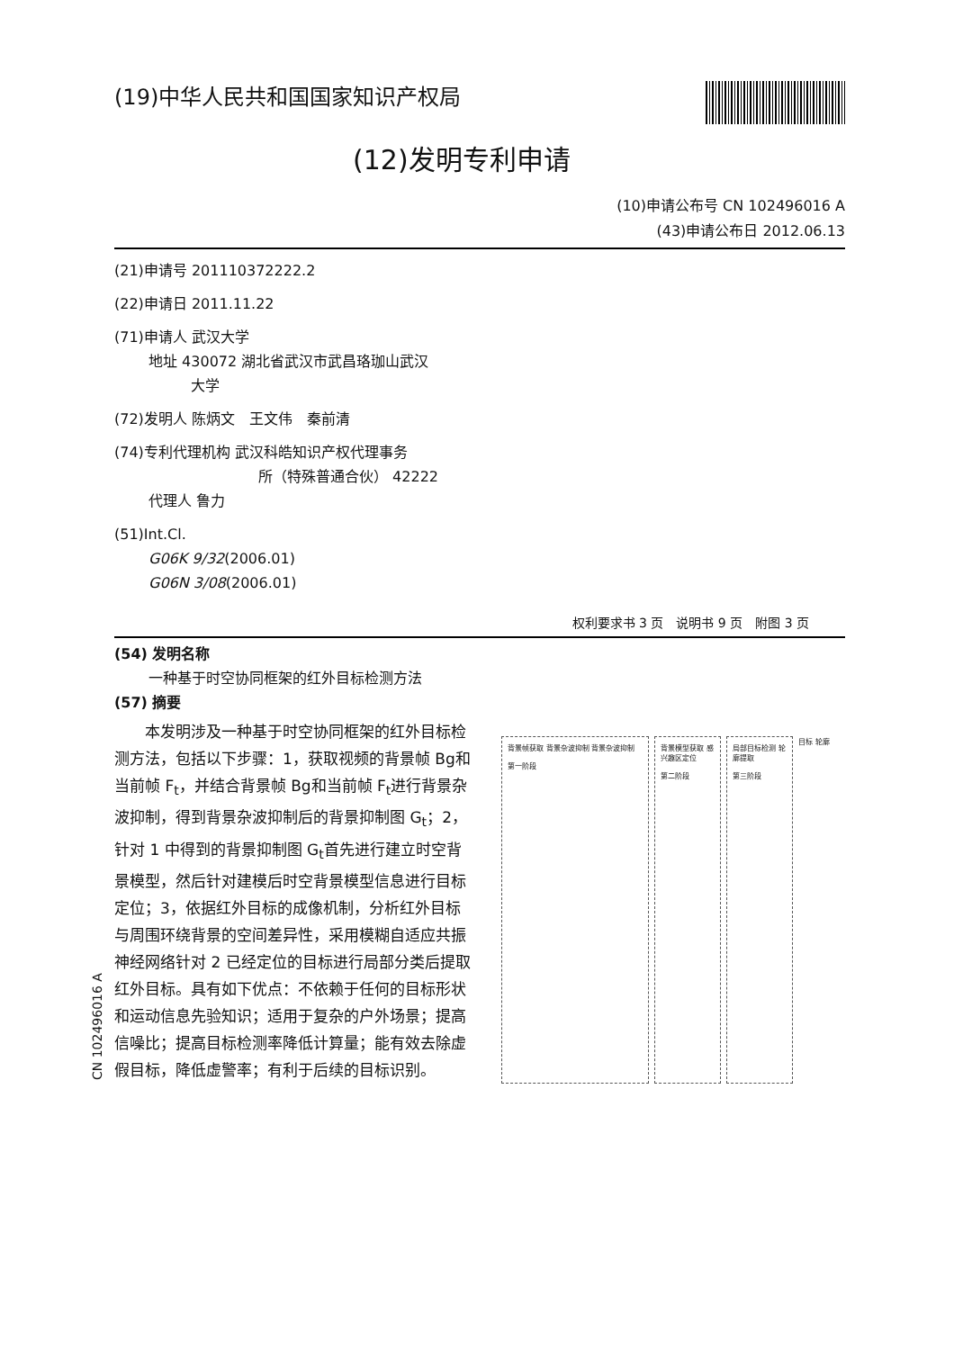(19)中华人民共和国国家知识产权局
(12)发明专利申请
(10)申请公布号 CN 102496016 A
(43)申请公布日 2012.06.13
(21)申请号 201110372222.2
(22)申请日 2011.11.22
(71)申请人 武汉大学
地址 430072 湖北省武汉市武昌珞珈山武汉
大学
(72)发明人 陈炳文　王文伟　秦前清
(74)专利代理机构 武汉科皓知识产权代理事务
所（特殊普通合伙） 42222
代理人 鲁力
(51)Int.Cl.
G06K 9/32(2006.01)
G06N 3/08(2006.01)
权利要求书 3 页　说明书 9 页　附图 3 页
(54) 发明名称
一种基于时空协同框架的红外目标检测方法
(57) 摘要
　　本发明涉及一种基于时空协同框架的红外目标检测方法，包括以下步骤：1，获取视频的背景帧 Bg和当前帧 F<sub>t</sub>，并结合背景帧 Bg和当前帧 F<sub>t</sub>进行背景杂波抑制，得到背景杂波抑制后的背景抑制图 G<sub>t</sub>；2，针对 1 中得到的背景抑制图 G<sub>t</sub>首先进行建立时空背景模型，然后针对建模后时空背景模型信息进行目标定位；3，依据红外目标的成像机制，分析红外目标与周围环绕背景的空间差异性，采用模糊自适应共振神经网络针对 2 已经定位的目标进行局部分类后提取红外目标。具有如下优点：不依赖于任何的目标形状和运动信息先验知识；适用于复杂的户外场景；提高信噪比；提高目标检测率降低计算量；能有效去除虚假目标，降低虚警率；有利于后续的目标识别。
背景帧获取 背景杂波抑制 背景杂波抑制
第一阶段
背景模型获取 感兴趣区定位
第二阶段
局部目标检测 轮廓提取
第三阶段
目标 轮廓
CN 102496016 A